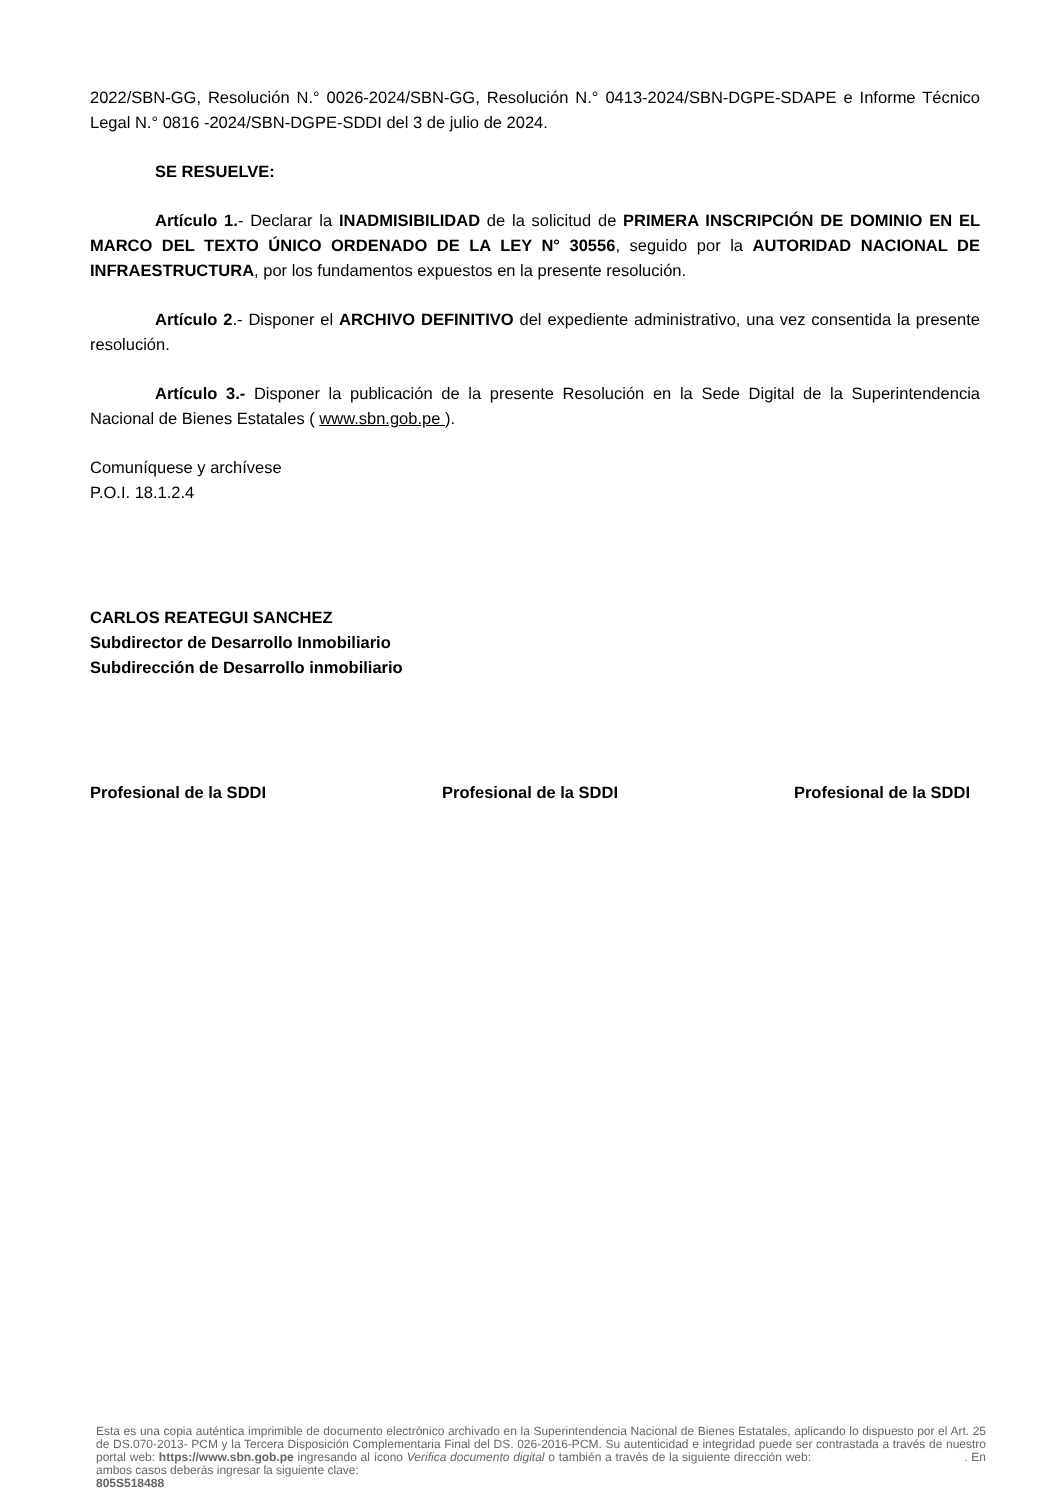2022/SBN-GG, Resolución N.° 0026-2024/SBN-GG, Resolución N.° 0413-2024/SBN-DGPE-SDAPE e Informe Técnico Legal N.° 0816 -2024/SBN-DGPE-SDDI del 3 de julio de 2024.
SE RESUELVE:
Artículo 1.- Declarar la INADMISIBILIDAD de la solicitud de PRIMERA INSCRIPCIÓN DE DOMINIO EN EL MARCO DEL TEXTO ÚNICO ORDENADO DE LA LEY N° 30556, seguido por la AUTORIDAD NACIONAL DE INFRAESTRUCTURA, por los fundamentos expuestos en la presente resolución.
Artículo 2.- Disponer el ARCHIVO DEFINITIVO del expediente administrativo, una vez consentida la presente resolución.
Artículo 3.- Disponer la publicación de la presente Resolución en la Sede Digital de la Superintendencia Nacional de Bienes Estatales ( www.sbn.gob.pe ).
Comuníquese y archívese
P.O.I. 18.1.2.4
CARLOS REATEGUI SANCHEZ
Subdirector de Desarrollo Inmobiliario
Subdirección de Desarrollo inmobiliario
Profesional de la SDDI Profesional de la SDDI Profesional de la SDDI
Esta es una copia auténtica imprimible de documento electrónico archivado en la Superintendencia Nacional de Bienes Estatales, aplicando lo dispuesto por el Art. 25 de DS.070-2013- PCM y la Tercera Disposición Complementaria Final del DS. 026-2016-PCM. Su autenticidad e integridad puede ser contrastada a través de nuestro portal web: https://www.sbn.gob.pe ingresando al ícono Verifica documento digital o también a través de la siguiente dirección web: . En ambos casos deberás ingresar la siguiente clave:
805S518488